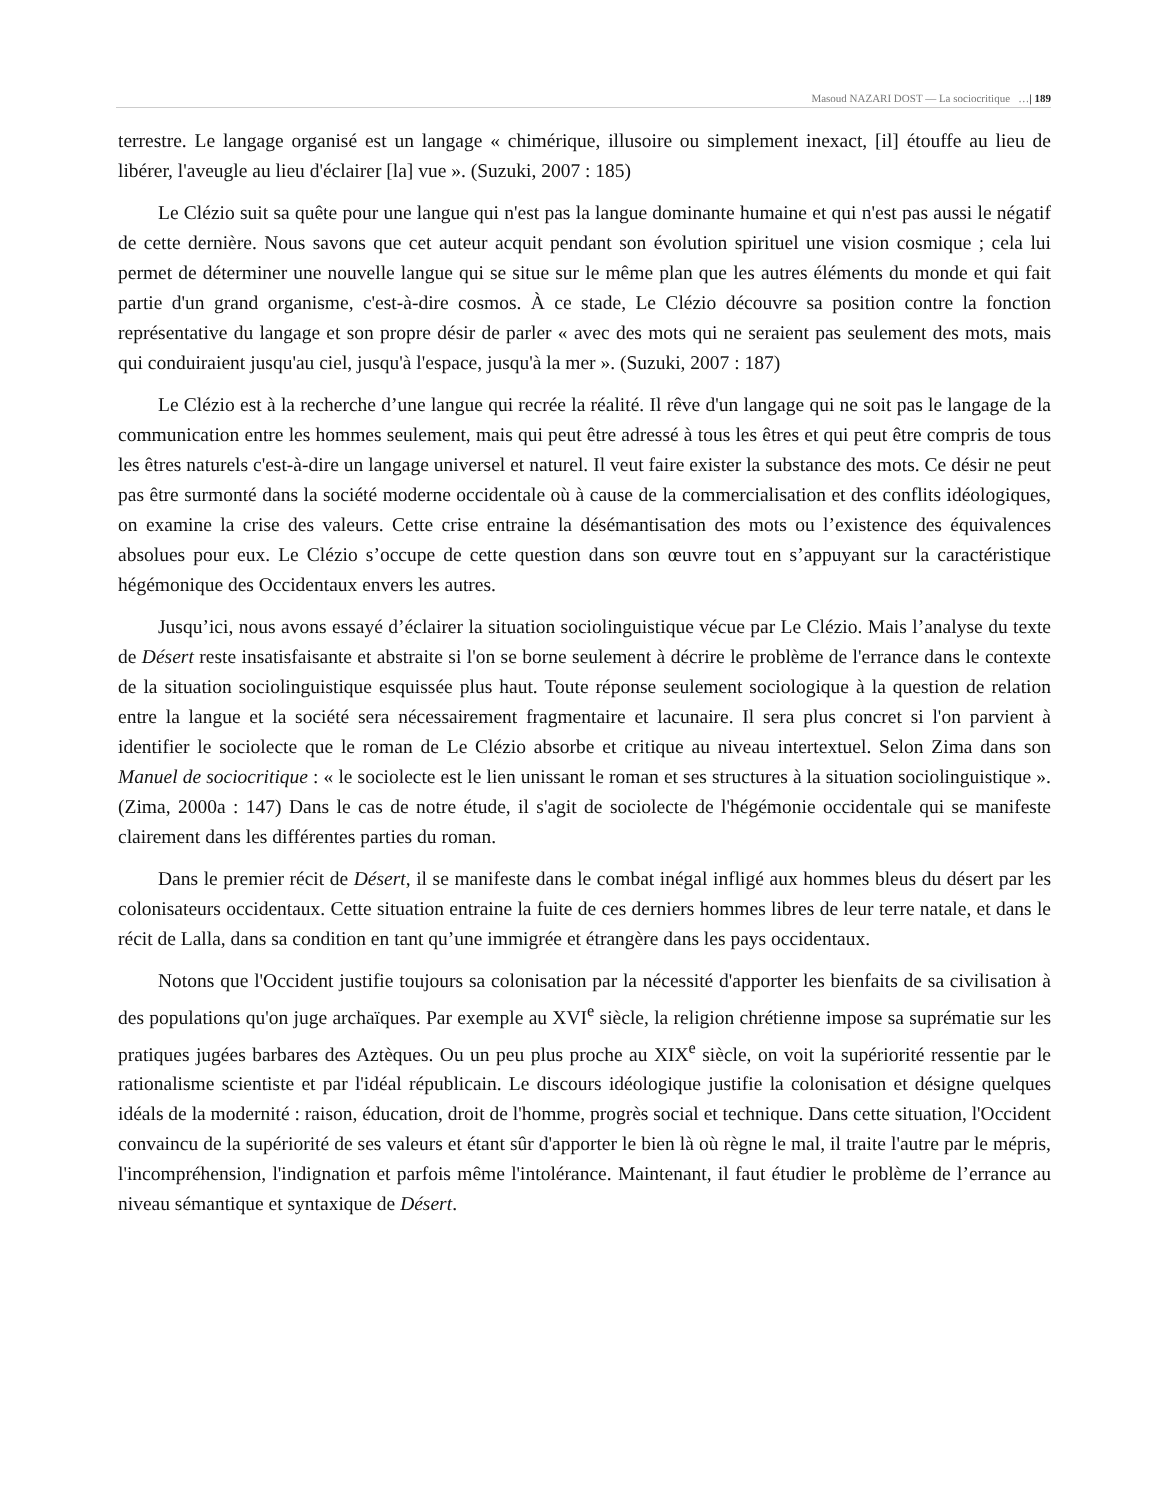Masoud NAZARI DOST — La sociocritique …| 189
terrestre. Le langage organisé est un langage « chimérique, illusoire ou simplement inexact, [il] étouffe au lieu de libérer, l'aveugle au lieu d'éclairer [la] vue ». (Suzuki, 2007 : 185)
Le Clézio suit sa quête pour une langue qui n'est pas la langue dominante humaine et qui n'est pas aussi le négatif de cette dernière. Nous savons que cet auteur acquit pendant son évolution spirituel une vision cosmique ; cela lui permet de déterminer une nouvelle langue qui se situe sur le même plan que les autres éléments du monde et qui fait partie d'un grand organisme, c'est-à-dire cosmos. À ce stade, Le Clézio découvre sa position contre la fonction représentative du langage et son propre désir de parler « avec des mots qui ne seraient pas seulement des mots, mais qui conduiraient jusqu'au ciel, jusqu'à l'espace, jusqu'à la mer ». (Suzuki, 2007 : 187)
Le Clézio est à la recherche d’une langue qui recrée la réalité. Il rêve d'un langage qui ne soit pas le langage de la communication entre les hommes seulement, mais qui peut être adressé à tous les êtres et qui peut être compris de tous les êtres naturels c'est-à-dire un langage universel et naturel. Il veut faire exister la substance des mots. Ce désir ne peut pas être surmonté dans la société moderne occidentale où à cause de la commercialisation et des conflits idéologiques, on examine la crise des valeurs. Cette crise entraine la désémantisation des mots ou l’existence des équivalences absolues pour eux. Le Clézio s’occupe de cette question dans son œuvre tout en s’appuyant sur la caractéristique hégémonique des Occidentaux envers les autres.
Jusqu’ici, nous avons essayé d’éclairer la situation sociolinguistique vécue par Le Clézio. Mais l’analyse du texte de Désert reste insatisfaisante et abstraite si l'on se borne seulement à décrire le problème de l'errance dans le contexte de la situation sociolinguistique esquissée plus haut. Toute réponse seulement sociologique à la question de relation entre la langue et la société sera nécessairement fragmentaire et lacunaire. Il sera plus concret si l'on parvient à identifier le sociolecte que le roman de Le Clézio absorbe et critique au niveau intertextuel. Selon Zima dans son Manuel de sociocritique : « le sociolecte est le lien unissant le roman et ses structures à la situation sociolinguistique ». (Zima, 2000a : 147) Dans le cas de notre étude, il s'agit de sociolecte de l'hégémonie occidentale qui se manifeste clairement dans les différentes parties du roman.
Dans le premier récit de Désert, il se manifeste dans le combat inégal infligé aux hommes bleus du désert par les colonisateurs occidentaux. Cette situation entraine la fuite de ces derniers hommes libres de leur terre natale, et dans le récit de Lalla, dans sa condition en tant qu’une immigrée et étrangère dans les pays occidentaux.
Notons que l'Occident justifie toujours sa colonisation par la nécessité d'apporter les bienfaits de sa civilisation à des populations qu'on juge archaïques. Par exemple au XVI<sup>e</sup> siècle, la religion chrétienne impose sa suprématie sur les pratiques jugées barbares des Aztèques. Ou un peu plus proche au XIX<sup>e</sup> siècle, on voit la supériorité ressentie par le rationalisme scientiste et par l'idéal républicain. Le discours idéologique justifie la colonisation et désigne quelques idéals de la modernité : raison, éducation, droit de l'homme, progrès social et technique. Dans cette situation, l'Occident convaincu de la supériorité de ses valeurs et étant sûr d'apporter le bien là où règne le mal, il traite l'autre par le mépris, l'incompréhension, l'indignation et parfois même l'intolérance. Maintenant, il faut étudier le problème de l’errance au niveau sémantique et syntaxique de Désert.